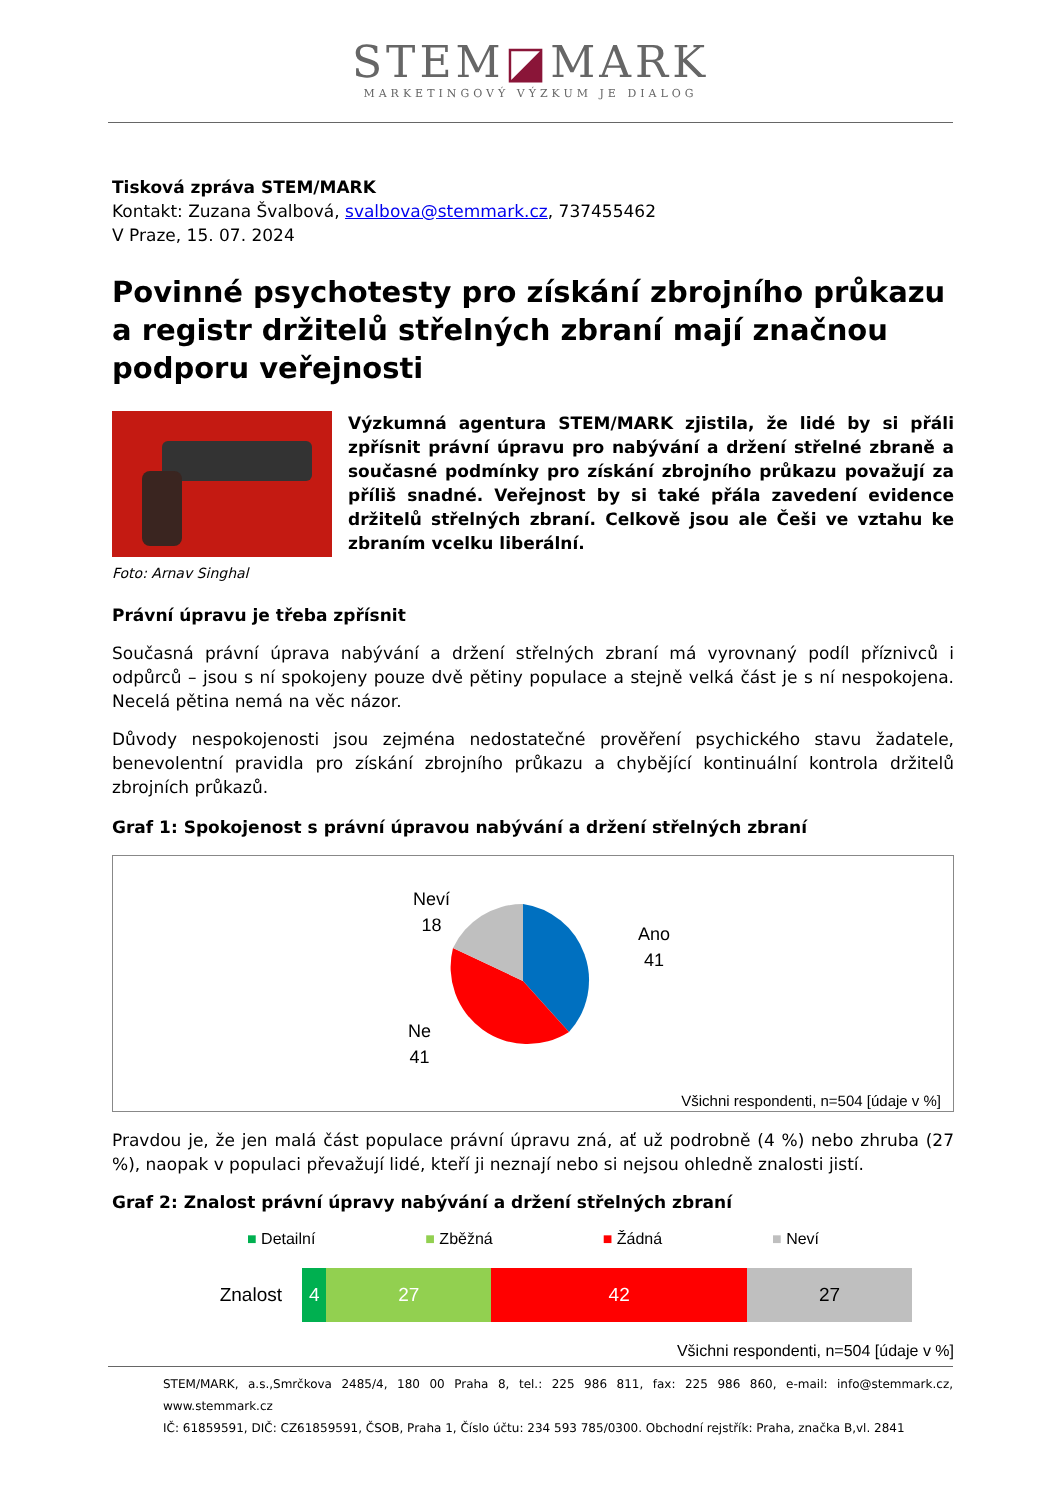STEM◪MARK
MARKETINGOVÝ VÝZKUM JE DIALOG
Tisková zpráva STEM/MARK
Kontakt: Zuzana Švalbová, svalbova@stemmark.cz, 737455462
V Praze, 15. 07. 2024
Povinné psychotesty pro získání zbrojního průkazu a registr držitelů střelných zbraní mají značnou podporu veřejnosti
Foto: Arnav Singhal
Výzkumná agentura STEM/MARK zjistila, že lidé by si přáli zpřísnit právní úpravu pro nabývání a držení střelné zbraně a současné podmínky pro získání zbrojního průkazu považují za příliš snadné. Veřejnost by si také přála zavedení evidence držitelů střelných zbraní. Celkově jsou ale Češi ve vztahu ke zbraním vcelku liberální.
Právní úpravu je třeba zpřísnit
Současná právní úprava nabývání a držení střelných zbraní má vyrovnaný podíl příznivců i odpůrců – jsou s ní spokojeny pouze dvě pětiny populace a stejně velká část je s ní nespokojena. Necelá pětina nemá na věc názor.
Důvody nespokojenosti jsou zejména nedostatečné prověření psychického stavu žadatele, benevolentní pravidla pro získání zbrojního průkazu a chybějící kontinuální kontrola držitelů zbrojních průkazů.
Graf 1: Spokojenost s právní úpravou nabývání a držení střelných zbraní
Neví
18
Ano
41
Ne
41
Všichni respondenti, n=504 [údaje v %]
Pravdou je, že jen malá část populace právní úpravu zná, ať už podrobně (4 %) nebo zhruba (27 %), naopak v populaci převažují lidé, kteří ji neznají nebo si nejsou ohledně znalosti jistí.
Graf 2: Znalost právní úpravy nabývání a držení střelných zbraní
■ Detailní ■ Zběžná ■ Žádná ■ Neví
Znalost
4 27 42 27
Všichni respondenti, n=504 [údaje v %]
STEM/MARK, a.s.,Smrčkova 2485/4, 180 00 Praha 8, tel.: 225 986 811, fax: 225 986 860, e-mail: info@stemmark.cz, www.stemmark.cz
IČ: 61859591, DIČ: CZ61859591, ČSOB, Praha 1, Číslo účtu: 234 593 785/0300. Obchodní rejstřík: Praha, značka B,vl. 2841